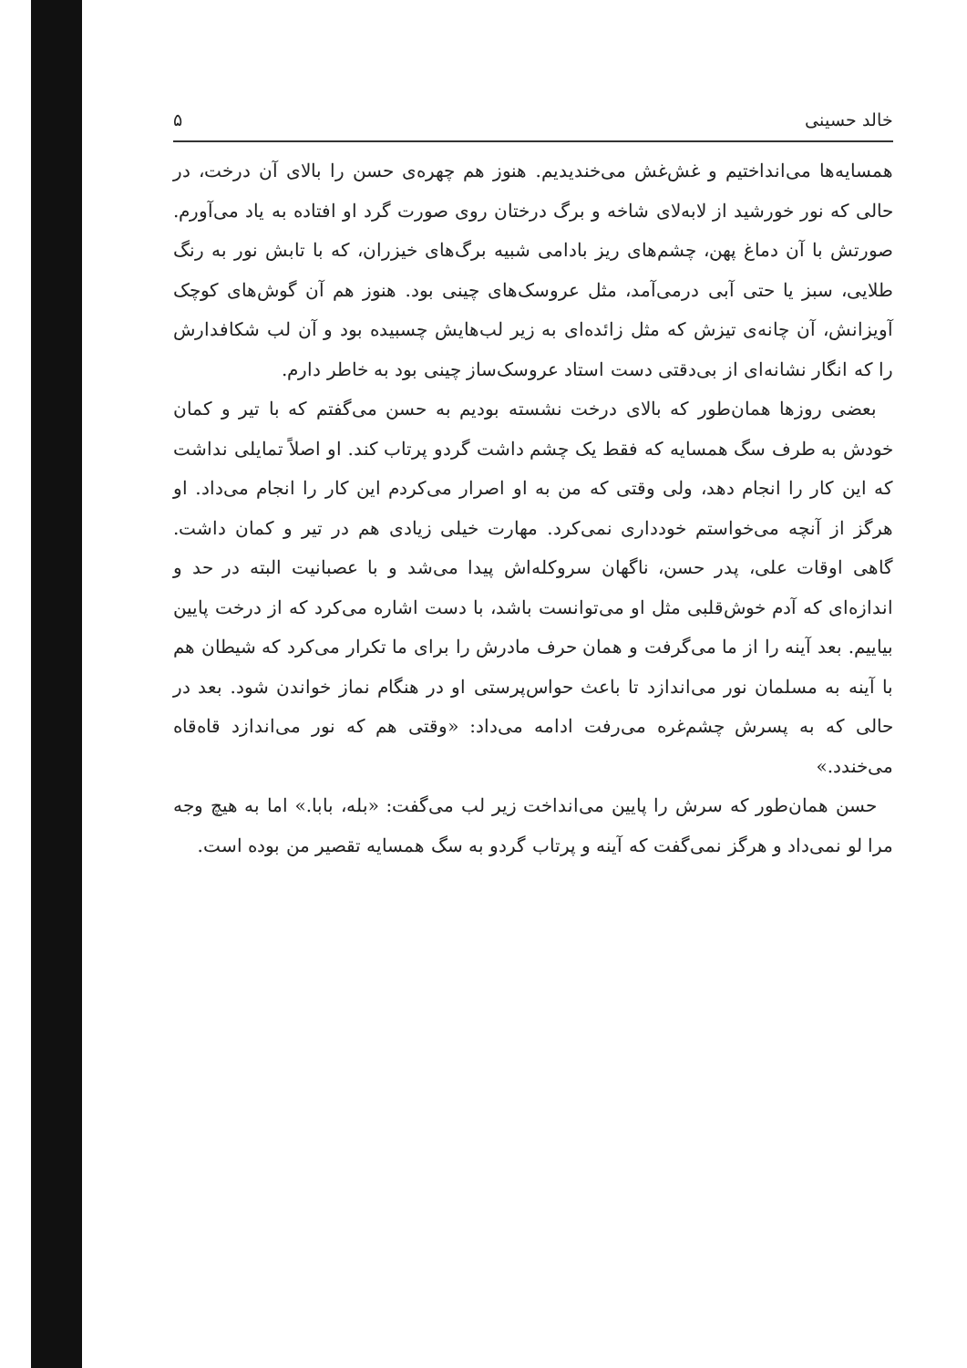خالد حسینی ۵
همسایه‌ها می‌انداختیم و غش‌غش می‌خندیدیم. هنوز هم چهره‌ی حسن را بالای آن درخت، در حالی که نور خورشید از لابه‌لای شاخه و برگ درختان روی صورت گرد او افتاده به یاد می‌آورم. صورتش با آن دماغ پهن، چشم‌های ریز بادامی شبیه برگ‌های خیزران، که با تابش نور به رنگ طلایی، سبز یا حتی آبی درمی‌آمد، مثل عروسک‌های چینی بود. هنوز هم آن گوش‌های کوچک آویزانش، آن چانه‌ی تیزش که مثل زائده‌ای به زیر لب‌هایش چسبیده بود و آن لب شکافدارش را که انگار نشانه‌ای از بی‌دقتی دست استاد عروسک‌ساز چینی بود به خاطر دارم.
بعضی روزها همان‌طور که بالای درخت نشسته بودیم به حسن می‌گفتم که با تیر و کمان خودش به طرف سگ همسایه که فقط یک چشم داشت گردو پرتاب کند. او اصلاً تمایلی نداشت که این کار را انجام دهد، ولی وقتی که من به او اصرار می‌کردم این کار را انجام می‌داد. او هرگز از آنچه می‌خواستم خودداری نمی‌کرد. مهارت خیلی زیادی هم در تیر و کمان داشت. گاهی اوقات علی، پدر حسن، ناگهان سروکله‌اش پیدا می‌شد و با عصبانیت البته در حد و اندازه‌ای که آدم خوش‌قلبی مثل او می‌توانست باشد، با دست اشاره می‌کرد که از درخت پایین بیاییم. بعد آینه را از ما می‌گرفت و همان حرف مادرش را برای ما تکرار می‌کرد که شیطان هم با آینه به مسلمان نور می‌اندازد تا باعث حواس‌پرستی او در هنگام نماز خواندن شود. بعد در حالی که به پسرش چشم‌غره می‌رفت ادامه می‌داد: «وقتی هم که نور می‌اندازد قاه‌قاه می‌خندد.»
حسن همان‌طور که سرش را پایین می‌انداخت زیر لب می‌گفت: «بله، بابا.» اما به هیچ وجه مرا لو نمی‌داد و هرگز نمی‌گفت که آینه و پرتاب گردو به سگ همسایه تقصیر من بوده است.